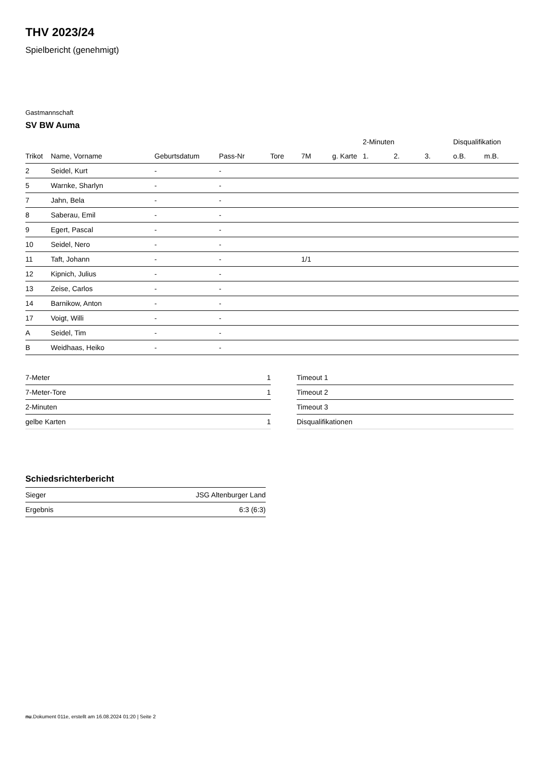THV 2023/24
Spielbericht (genehmigt)
Gastmannschaft
SV BW Auma
| | | | | | | | 2-Minuten | | | Disqualifikation | |
| --- | --- | --- | --- | --- | --- | --- | --- | --- | --- | --- | --- |
| Trikot | Name, Vorname | Geburtsdatum | Pass-Nr | Tore | 7M | g. Karte | 1. | 2. | 3. | o.B. | m.B. |
| 2 | Seidel, Kurt | - | - | | | | | | | | |
| 5 | Warnke, Sharlyn | - | - | | | | | | | | |
| 7 | Jahn, Bela | - | - | | | | | | | | |
| 8 | Saberau, Emil | - | - | | | | | | | | |
| 9 | Egert, Pascal | - | - | | | | | | | | |
| 10 | Seidel, Nero | - | - | | | | | | | | |
| 11 | Taft, Johann | - | - | | 1/1 | | | | | | |
| 12 | Kipnich, Julius | - | - | | | | | | | | |
| 13 | Zeise, Carlos | - | - | | | | | | | | |
| 14 | Barnikow, Anton | - | - | | | | | | | | |
| 17 | Voigt, Willi | - | - | | | | | | | | |
| A | Seidel, Tim | - | - | | | | | | | | |
| B | Weidhaas, Heiko | - | - | | | | | | | | |
| 7-Meter | 1 |
| 7-Meter-Tore | 1 |
| 2-Minuten | |
| gelbe Karten | 1 |
| Timeout 1 |
| Timeout 2 |
| Timeout 3 |
| Disqualifikationen |
Schiedsrichterbericht
| Sieger | JSG Altenburger Land |
| Ergebnis | 6:3 (6:3) |
nu.Dokument 011e, erstellt am 16.08.2024 01:20 | Seite 2